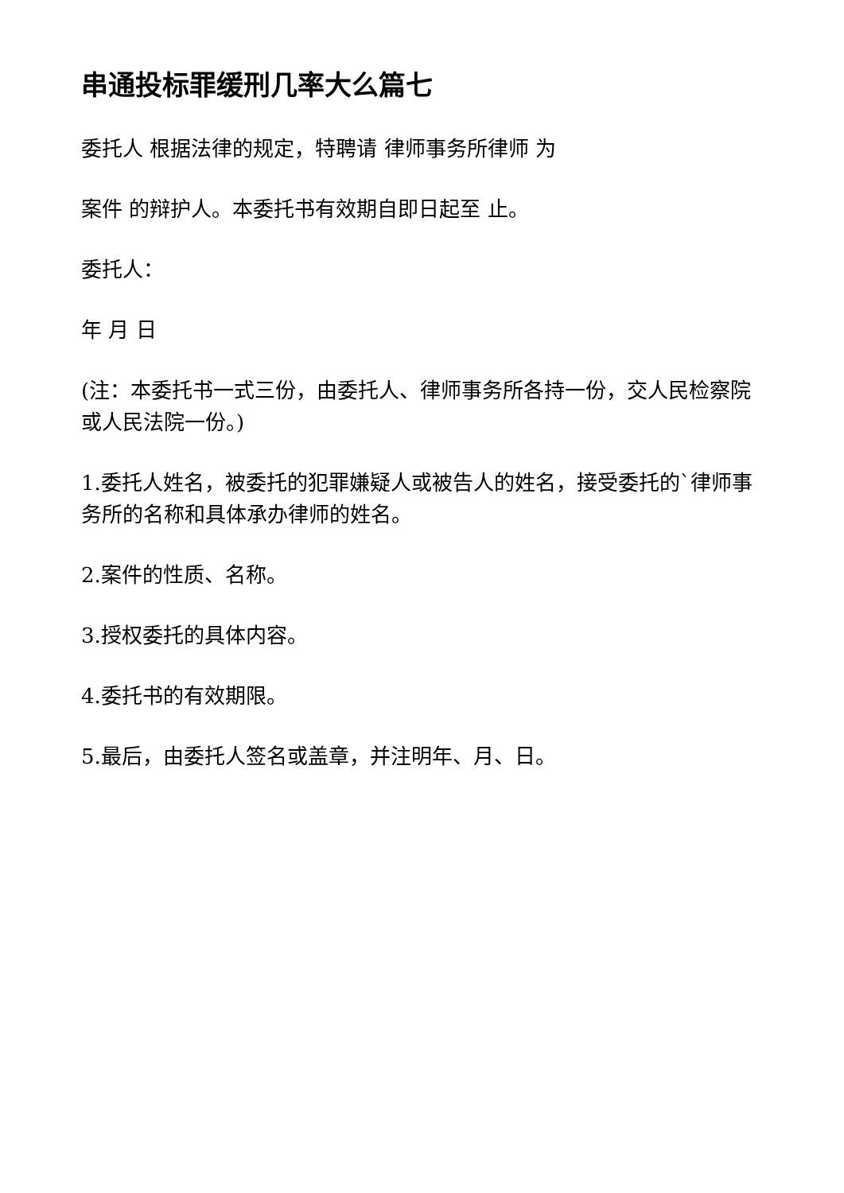串通投标罪缓刑几率大么篇七
委托人 根据法律的规定，特聘请 律师事务所律师 为
案件 的辩护人。本委托书有效期自即日起至 止。
委托人：
年 月 日
(注：本委托书一式三份，由委托人、律师事务所各持一份，交人民检察院或人民法院一份。)
1.委托人姓名，被委托的犯罪嫌疑人或被告人的姓名，接受委托的`律师事务所的名称和具体承办律师的姓名。
2.案件的性质、名称。
3.授权委托的具体内容。
4.委托书的有效期限。
5.最后，由委托人签名或盖章，并注明年、月、日。